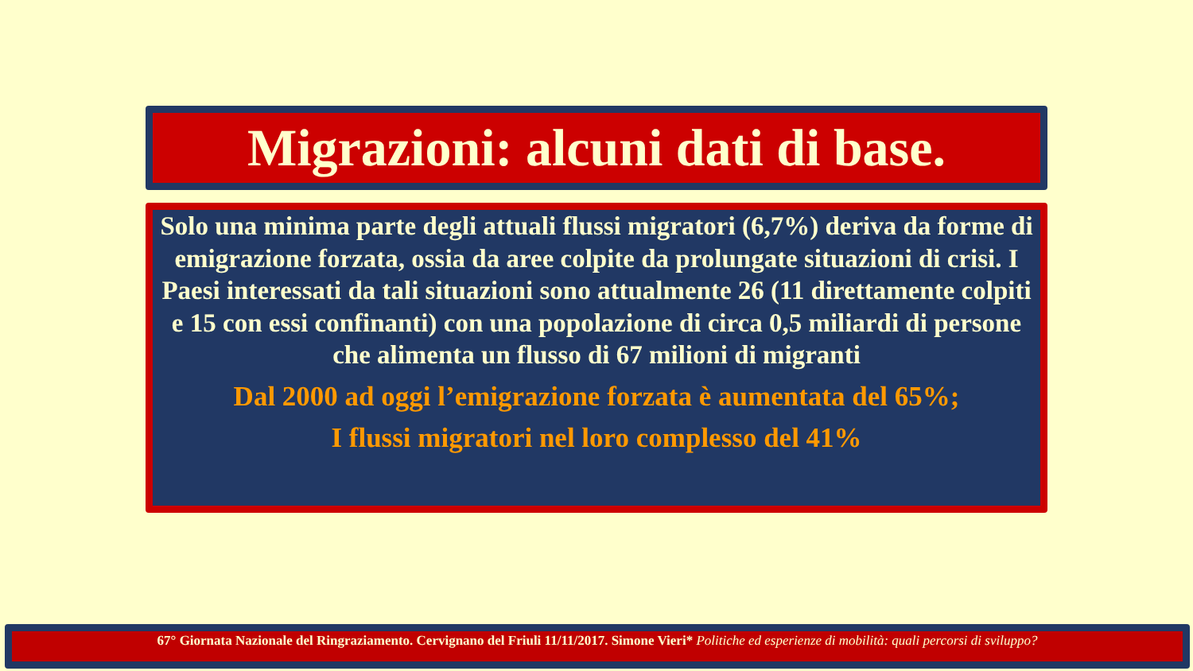Migrazioni: alcuni dati di base.
Solo una minima parte degli attuali flussi migratori (6,7%) deriva da forme di emigrazione forzata, ossia da aree colpite da prolungate situazioni di crisi. I Paesi interessati da tali situazioni sono attualmente 26 (11 direttamente colpiti e 15 con essi confinanti) con una popolazione di circa 0,5 miliardi di persone che alimenta un flusso di 67 milioni di migranti
Dal 2000 ad oggi l’emigrazione forzata è aumentata del 65%;
I flussi migratori nel loro complesso del 41%
67° Giornata Nazionale del Ringraziamento. Cervignano del Friuli 11/11/2017. Simone Vieri* Politiche ed esperienze di mobilità: quali percorsi di sviluppo?